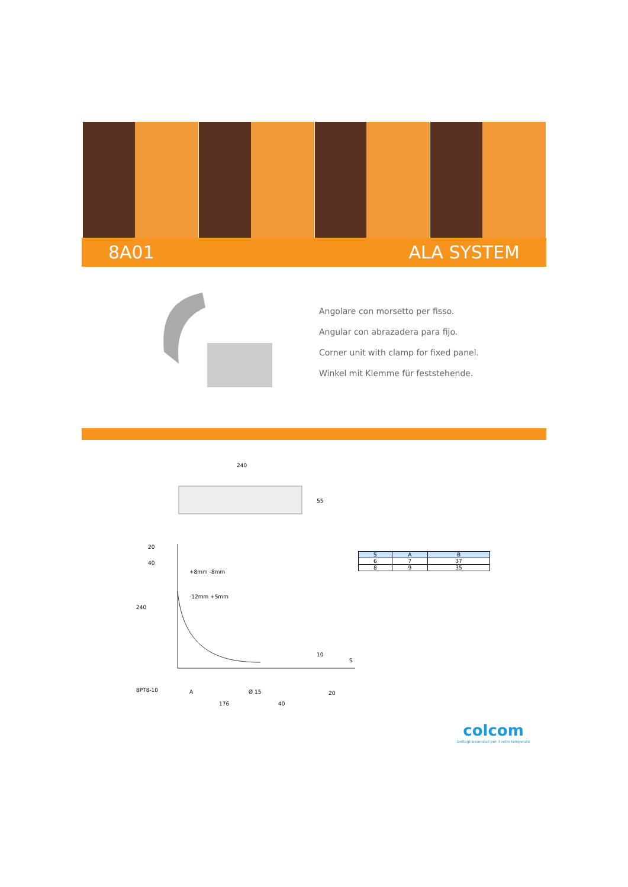8A01 ALA SYSTEM
Angolare con morsetto per fisso.
Angular con abrazadera para fijo.
Corner unit with clamp for fixed panel.
Winkel mit Klemme für feststehende.
240
55
-12mm +5mm
+8mm -8mm
240
40
20
8PT8-10
A
Ø 15
176
40
20
10
S
| S | A | B |
| --- | --- | --- |
| 6 | 7 | 37 |
| 8 | 9 | 35 |
colcom
Dettagli essenziali per il vetro temperato